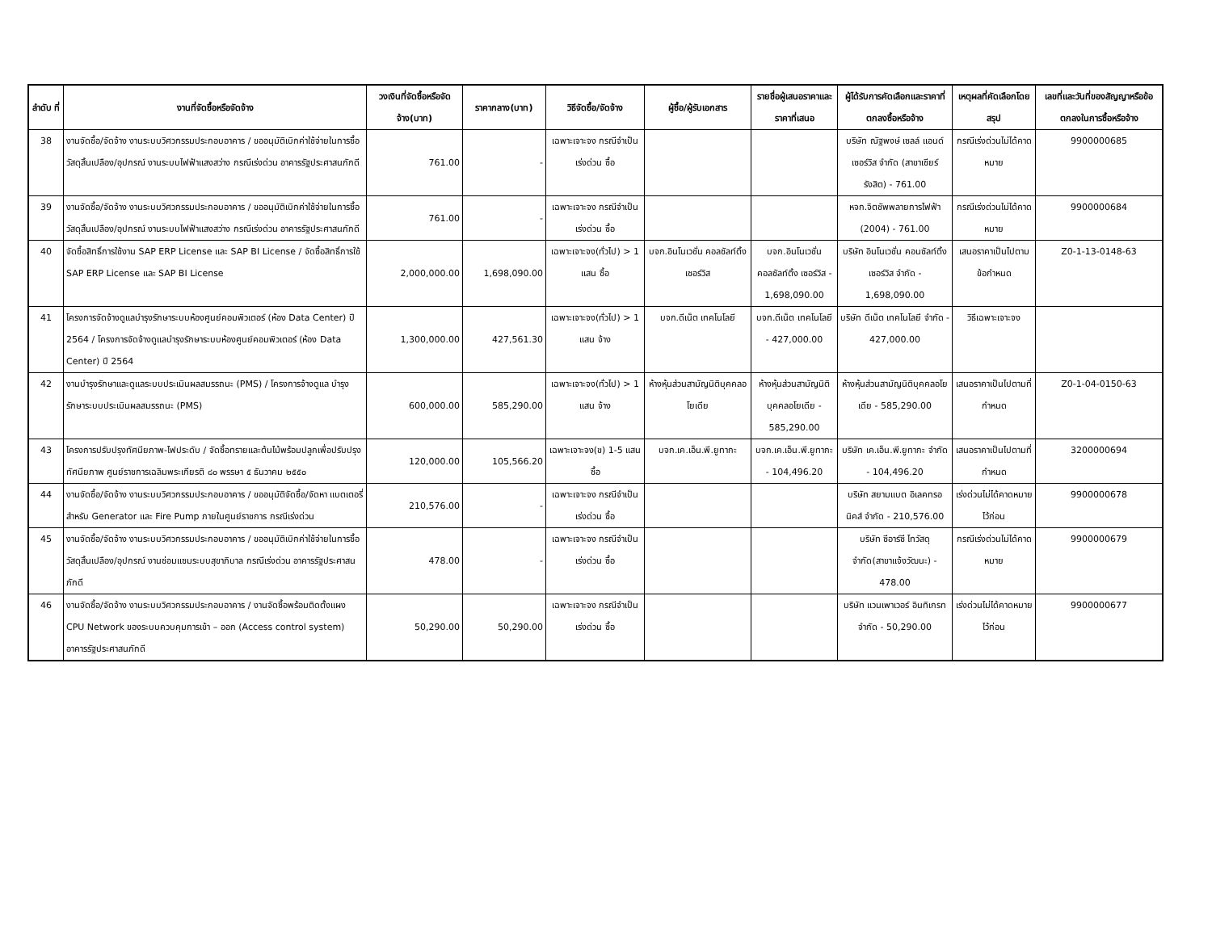| ลำดับ ที่ | งานที่จัดซื้อหรือจัดจ้าง | วงเงินที่จัดซื้อหรือจัดจ้าง(บาท) | ราคากลาง(บาท) | วิธีจัดซื้อ/จัดจ้าง | ผู้ซื้อ/ผู้รับเอกสาร | รายชื่อผู้เสนอราคาและราคาที่เสนอ | ผู้ได้รับการคัดเลือกและราคาที่ตกลงซื้อหรือจ้าง | เหตุผลที่คัดเลือกโดยสรุป | เลขที่และวันที่ของสัญญาหรือข้อตกลงในการซื้อหรือจ้าง |
| --- | --- | --- | --- | --- | --- | --- | --- | --- | --- |
| 38 | งานจัดซื้อ/จัดจ้าง งานระบบวิศวกรรมประกอบอาคาร / ขออนุมัติเบิกค่าใช้จ่ายในการซื้อวัสดุสิ้นเปลือง/อุปกรณ์ งานระบบไฟฟ้าแสงสว่าง กรณีเร่งด่วน อาคารรัฐประศาสนภักดี | 761.00 | - | เฉพาะเจาะจง กรณีจำเป็นเร่งด่วน ซื้อ | | | บริษัท ณัฐพงษ์ เซลล์ แอนด์เซอร์วิส จำกัด (สาขาเซียร์รังสิต) - 761.00 | กรณีเร่งด่วนไม่ได้คาดหมาย | 9900000685 |
| 39 | งานจัดซื้อ/จัดจ้าง งานระบบวิศวกรรมประกอบอาคาร / ขออนุมัติเบิกค่าใช้จ่ายในการซื้อวัสดุสิ้นเปลือง/อุปกรณ์ งานระบบไฟฟ้าแสงสว่าง กรณีเร่งด่วน อาคารรัฐประศาสนภักดี | 761.00 | - | เฉพาะเจาะจง กรณีจำเป็นเร่งด่วน ซื้อ | | | หจก.จิตชัพพลายการไฟฟ้า (2004) - 761.00 | กรณีเร่งด่วนไม่ได้คาดหมาย | 9900000684 |
| 40 | จัดซื้อสิทธิ์การใช้งาน SAP ERP License และ SAP BI License / จัดซื้อสิทธิ์การใช้ SAP ERP License และ SAP BI License | 2,000,000.00 | 1,698,090.00 | เฉพาะเจาะจง(ทั่วไป) > 1 แสน ซื้อ | บจก.อินโนเวชั่น คอลซัลท์ติ้ง เซอร์วิส | บจก.อินโนเวชั่น คอลซัลท์ติ้ง เซอร์วิส - 1,698,090.00 | บริษัท อินโนเวชั่น คอนซัลท์ติ้ง เซอร์วิส จำกัด - 1,698,090.00 | เสนอราคาเป็นไปตามข้อกำหนด | Z0-1-13-0148-63 |
| 41 | โครงการจัดจ้างดูแลบำรุงรักษาระบบห้องศูนย์คอมพิวเตอร์ (ห้อง Data Center) ปี 2564 / โครงการจัดจ้างดูแลบำรุงรักษาระบบห้องศูนย์คอมพิวเตอร์ (ห้อง Data Center) ปี 2564 | 1,300,000.00 | 427,561.30 | เฉพาะเจาะจง(ทั่วไป) > 1 แสน จ้าง | บจก.ดีเน็ต เทคโนโลยี | บจก.ดีเน็ต เทคโนโลยี - 427,000.00 | บริษัท ดีเน็ต เทคโนโลยี จำกัด - 427,000.00 | วิธีเฉพาะเจาะจง | |
| 42 | งานบำรุงรักษาและดูแลระบบประเมินผลสมรรถนะ (PMS) / โครงการจ้างดูแล บำรุงรักษาระบบประเมินผลสมรรถนะ (PMS) | 600,000.00 | 585,290.00 | เฉพาะเจาะจง(ทั่วไป) > 1 แสน จ้าง | ห้างหุ้นส่วนสามัญนิติบุคคลอโยเดีย | ห้างหุ้นส่วนสามัญนิติบุคคลอโยเดีย - 585,290.00 | ห้างหุ้นส่วนสามัญนิติบุคคลอโยเดีย - 585,290.00 | เสนอราคาเป็นไปตามที่กำหนด | Z0-1-04-0150-63 |
| 43 | โครงการปรับปรุงทัศนียภาพ-ไฟประดับ / จัดซื้อทรายและต้นไม้พร้อมปลูกเพื่อปรับปรุงทัศนียภาพ ศูนย์ราชการเฉลิมพระเกียรติ ๘๐ พรรษา ๕ ธันวาคม ๒๕๕๐ | 120,000.00 | 105,566.20 | เฉพาะเจาะจง(ข) 1-5 แสน ซื้อ | บจก.เค.เอ็น.พี.ยูทากะ | บจก.เค.เอ็น.พี.ยูทากะ - 104,496.20 | บริษัท เค.เอ็น.พี.ยูทากะ จำกัด - 104,496.20 | เสนอราคาเป็นไปตามที่กำหนด | 3200000694 |
| 44 | งานจัดซื้อ/จัดจ้าง งานระบบวิศวกรรมประกอบอาคาร / ขออนุมัติจัดซื้อ/จัดหา แบตเตอรี่ สำหรับ Generator และ Fire Pump ภายในศูนย์ราชการ กรณีเร่งด่วน | 210,576.00 | - | เฉพาะเจาะจง กรณีจำเป็นเร่งด่วน ซื้อ | | | บริษัท สยามแบต อิเลคทรอนิคส์ จำกัด - 210,576.00 | เร่งด่วนไม่ได้คาดหมายไว้ก่อน | 9900000678 |
| 45 | งานจัดซื้อ/จัดจ้าง งานระบบวิศวกรรมประกอบอาคาร / ขออนุมัติเบิกค่าใช้จ่ายในการซื้อวัสดุสิ้นเปลือง/อุปกรณ์ งานซ่อมแซมระบบสุขาภิบาล กรณีเร่งด่วน อาคารรัฐประศาสนภักดี | 478.00 | - | เฉพาะเจาะจง กรณีจำเป็นเร่งด่วน ซื้อ | | | บริษัท ซีอาร์ซี ไทวัสดุ จำกัด(สาขาแจ้งวัฒนะ) - 478.00 | กรณีเร่งด่วนไม่ได้คาดหมาย | 9900000679 |
| 46 | งานจัดซื้อ/จัดจ้าง งานระบบวิศวกรรมประกอบอาคาร / งานจัดซื้อพร้อมติดตั้งแผง CPU Network ของระบบควบคุมการเข้า – ออก (Access control system) อาคารรัฐประศาสนภักดี | 50,290.00 | 50,290.00 | เฉพาะเจาะจง กรณีจำเป็นเร่งด่วน ซื้อ | | | บริษัท แวนเพาเวอร์ อินทิเกรท จำกัด - 50,290.00 | เร่งด่วนไม่ได้คาดหมายไว้ก่อน | 9900000677 |